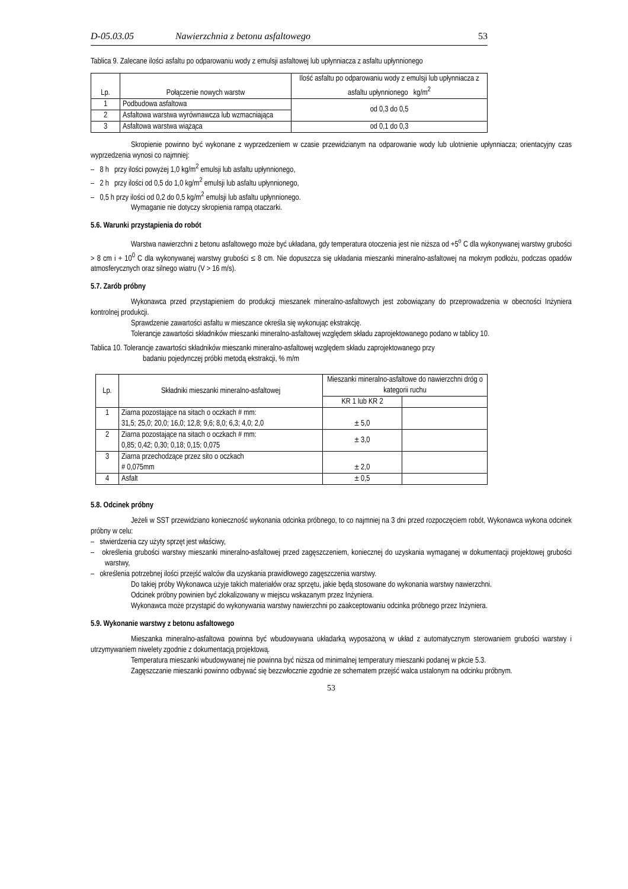D-05.03.05 Nawierzchnia z betonu asfaltowego 53
Tablica 9. Zalecane ilości asfaltu po odparowaniu wody z emulsji asfaltowej lub upłynniacza z asfaltu upłynnionego
| Lp. | Połączenie nowych warstw | Ilość asfaltu po odparowaniu wody z emulsji lub upłynniacza z asfaltu upłynnionego kg/m<sup>2</sup> |
| --- | --- | --- |
| 1 | Podbudowa asfaltowa | od 0,3 do 0,5 |
| 2 | Asfaltowa warstwa wyrównawcza lub wzmacniająca | |
| 3 | Asfaltowa warstwa wiążąca | od 0,1 do 0,3 |
Skropienie powinno być wykonane z wyprzedzeniem w czasie przewidzianym na odparowanie wody lub ulotnienie upłynniacza; orientacyjny czas wyprzedzenia wynosi co najmniej:
– 8 h przy ilości powyżej 1,0 kg/m<sup>2</sup> emulsji lub asfaltu upłynnionego,
– 2 h przy ilości od 0,5 do 1,0 kg/m<sup>2</sup> emulsji lub asfaltu upłynnionego,
– 0,5 h przy ilości od 0,2 do 0,5 kg/m<sup>2</sup> emulsji lub asfaltu upłynnionego.
Wymaganie nie dotyczy skropienia rampą otaczarki.
5.6. Warunki przystąpienia do robót
Warstwa nawierzchni z betonu asfaltowego może być układana, gdy temperatura otoczenia jest nie niższa od +5<sup>o</sup> C dla wykonywanej warstwy grubości > 8 cm i + 10<sup>0</sup> C dla wykonywanej warstwy grubości ≤ 8 cm. Nie dopuszcza się układania mieszanki mineralno-asfaltowej na mokrym podłożu, podczas opadów atmosferycznych oraz silnego wiatru (V > 16 m/s).
5.7. Zarób próbny
Wykonawca przed przystąpieniem do produkcji mieszanek mineralno-asfaltowych jest zobowiązany do przeprowadzenia w obecności Inżyniera kontrolnej produkcji.
Sprawdzenie zawartości asfaltu w mieszance określa się wykonując ekstrakcję.
Tolerancje zawartości składników mieszanki mineralno-asfaltowej względem składu zaprojektowanego podano w tablicy 10.
Tablica 10. Tolerancje zawartości składników mieszanki mineralno-asfaltowej względem składu zaprojektowanego przy
badaniu pojedynczej próbki metodą ekstrakcji, % m/m
| Lp. | Składniki mieszanki mineralno-asfaltowej | Mieszanki mineralno-asfaltowe do nawierzchni dróg o kategorii ruchu | |
| --- | --- | --- | --- |
| | | KR 1 lub KR 2 | |
| 1 | Ziarna pozostające na sitach o oczkach # mm: 31,5; 25,0; 20,0; 16,0; 12,8; 9,6; 8,0; 6,3; 4,0; 2,0 | ± 5,0 | |
| 2 | Ziarna pozostające na sitach o oczkach # mm: 0,85; 0,42; 0,30; 0,18; 0,15; 0,075 | ± 3,0 | |
| 3 | Ziarna przechodzące przez sito o oczkach # 0,075mm | ± 2,0 | |
| 4 | Asfalt | ± 0,5 | |
5.8. Odcinek próbny
Jeżeli w SST przewidziano konieczność wykonania odcinka próbnego, to co najmniej na 3 dni przed rozpoczęciem robót, Wykonawca wykona odcinek próbny w celu:
– stwierdzenia czy użyty sprzęt jest właściwy,
– określenia grubości warstwy mieszanki mineralno-asfaltowej przed zagęszczeniem, koniecznej do uzyskania wymaganej w dokumentacji projektowej grubości warstwy,
– określenia potrzebnej ilości przejść walców dla uzyskania prawidłowego zagęszczenia warstwy.
Do takiej próby Wykonawca użyje takich materiałów oraz sprzętu, jakie będą stosowane do wykonania warstwy nawierzchni.
Odcinek próbny powinien być zlokalizowany w miejscu wskazanym przez Inżyniera.
Wykonawca może przystąpić do wykonywania warstwy nawierzchni po zaakceptowaniu odcinka próbnego przez Inżyniera.
5.9. Wykonanie warstwy z betonu asfaltowego
Mieszanka mineralno-asfaltowa powinna być wbudowywana układarką wyposażoną w układ z automatycznym sterowaniem grubości warstwy i utrzymywaniem niwelety zgodnie z dokumentacją projektową.
Temperatura mieszanki wbudowywanej nie powinna być niższa od minimalnej temperatury mieszanki podanej w pkcie 5.3.
Zagęszczanie mieszanki powinno odbywać się bezzwłocznie zgodnie ze schematem przejść walca ustalonym na odcinku próbnym.
53